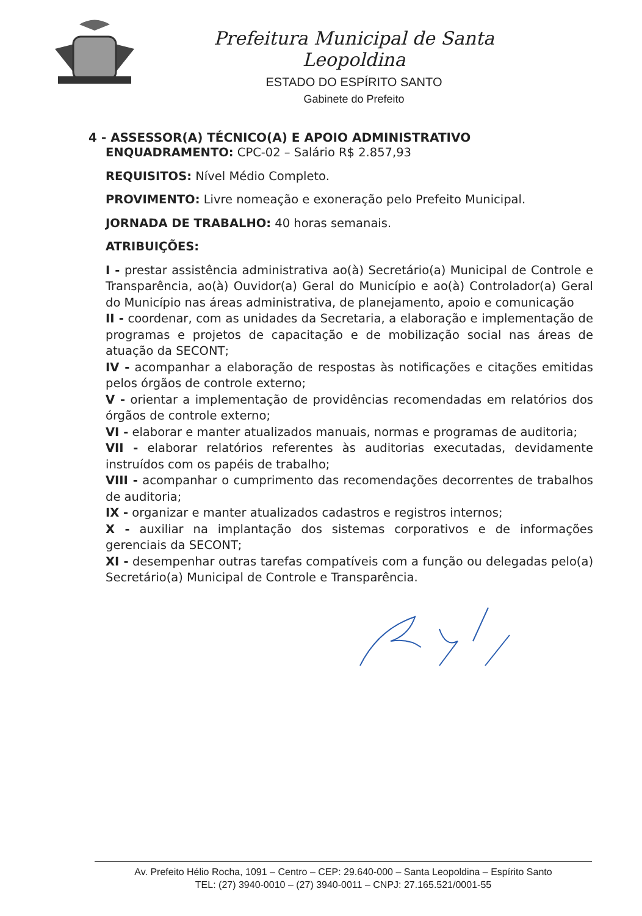Prefeitura Municipal de Santa Leopoldina
ESTADO DO ESPÍRITO SANTO
Gabinete do Prefeito
4 - ASSESSOR(A) TÉCNICO(A) E APOIO ADMINISTRATIVO
ENQUADRAMENTO: CPC-02 – Salário R$ 2.857,93
REQUISITOS: Nível Médio Completo.
PROVIMENTO: Livre nomeação e exoneração pelo Prefeito Municipal.
JORNADA DE TRABALHO: 40 horas semanais.
ATRIBUIÇÕES:
I - prestar assistência administrativa ao(à) Secretário(a) Municipal de Controle e Transparência, ao(à) Ouvidor(a) Geral do Município e ao(à) Controlador(a) Geral do Município nas áreas administrativa, de planejamento, apoio e comunicação
II - coordenar, com as unidades da Secretaria, a elaboração e implementação de programas e projetos de capacitação e de mobilização social nas áreas de atuação da SECONT;
IV - acompanhar a elaboração de respostas às notificações e citações emitidas pelos órgãos de controle externo;
V - orientar a implementação de providências recomendadas em relatórios dos órgãos de controle externo;
VI - elaborar e manter atualizados manuais, normas e programas de auditoria;
VII - elaborar relatórios referentes às auditorias executadas, devidamente instruídos com os papéis de trabalho;
VIII - acompanhar o cumprimento das recomendações decorrentes de trabalhos de auditoria;
IX - organizar e manter atualizados cadastros e registros internos;
X - auxiliar na implantação dos sistemas corporativos e de informações gerenciais da SECONT;
XI - desempenhar outras tarefas compatíveis com a função ou delegadas pelo(a) Secretário(a) Municipal de Controle e Transparência.
Av. Prefeito Hélio Rocha, 1091 – Centro – CEP: 29.640-000 – Santa Leopoldina – Espírito Santo
TEL: (27) 3940-0010 – (27) 3940-0011 – CNPJ: 27.165.521/0001-55